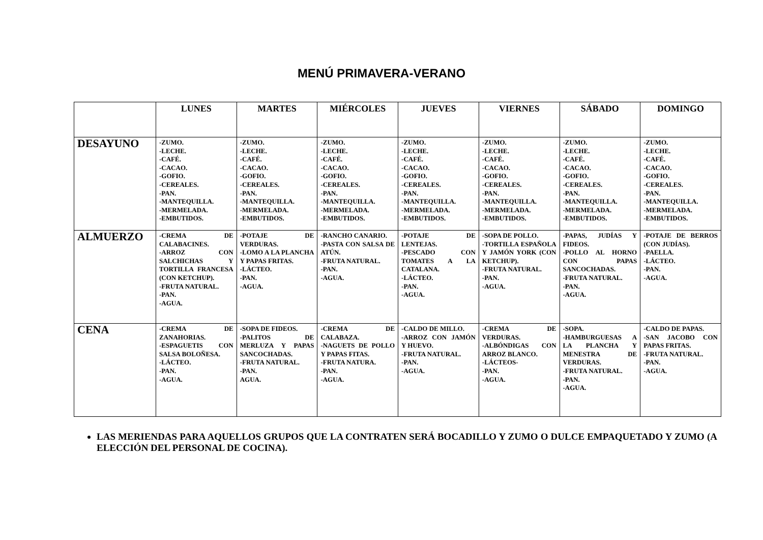MENÚ PRIMAVERA-VERANO
| | LUNES | MARTES | MIÉRCOLES | JUEVES | VIERNES | SÁBADO | DOMINGO |
| --- | --- | --- | --- | --- | --- | --- | --- |
| DESAYUNO | -ZUMO. -LECHE. -CAFÉ. -CACAO. -GOFIO. -CEREALES. -PAN. -MANTEQUILLA. -MERMELADA. -EMBUTIDOS. | -ZUMO. -LECHE. -CAFÉ. -CACAO. -GOFIO. -CEREALES. -PAN. -MANTEQUILLA. -MERMELADA. -EMBUTIDOS. | -ZUMO. -LECHE. -CAFÉ. -CACAO. -GOFIO. -CEREALES. -PAN. -MANTEQUILLA. -MERMELADA. -EMBUTIDOS. | -ZUMO. -LECHE. -CAFÉ. -CACAO. -GOFIO. -CEREALES. -PAN. -MANTEQUILLA. -MERMELADA. -EMBUTIDOS. | -ZUMO. -LECHE. -CAFÉ. -CACAO. -GOFIO. -CEREALES. -PAN. -MANTEQUILLA. -MERMELADA. -EMBUTIDOS. | -ZUMO. -LECHE. -CAFÉ. -CACAO. -GOFIO. -CEREALES. -PAN. -MANTEQUILLA. -MERMELADA. -EMBUTIDOS. | -ZUMO. -LECHE. -CAFÉ. -CACAO. -GOFIO. -CEREALES. -PAN. -MANTEQUILLA. -MERMELADA. -EMBUTIDOS. |
| ALMUERZO | -CREMA DE CALABACINES. -ARROZ CON SALCHICHAS Y TORTILLA FRANCESA (CON KETCHUP). -FRUTA NATURAL. -PAN. -AGUA. | -POTAJE DE VERDURAS. -LOMO A LA PLANCHA Y PAPAS FRITAS. -LÁCTEO. -PAN. -AGUA. | -RANCHO CANARIO. -PASTA CON SALSA DE ATÚN. -FRUTA NATURAL. -PAN. -AGUA. | -POTAJE DE LENTEJAS. -PESCADO CON TOMATES A LA CATALANA. -LÁCTEO. -PAN. -AGUA. | -SOPA DE POLLO. -TORTILLA ESPAÑOLA Y JAMÓN YORK (CON KETCHUP). -FRUTA NATURAL. -PAN. -AGUA. | -PAPAS, JUDÍAS Y FIDEOS. -POLLO AL HORNO CON PAPAS SANCOCHADAS. -FRUTA NATURAL. -PAN. -AGUA. | -POTAJE DE BERROS (CON JUDÍAS). -PAELLA. -LÁCTEO. -PAN. -AGUA. |
| CENA | -CREMA DE ZANAHORIAS. -ESPAGUETIS CON SALSA BOLOÑESA. -LÁCTEO. -PAN. -AGUA. | -SOPA DE FIDEOS. -PALITOS DE MERLUZA Y PAPAS SANCOCHADAS. -FRUTA NATURAL. -PAN. AGUA. | -CREMA DE CALABAZA. -NAGUETS DE POLLO Y PAPAS FITAS. -FRUTA NATURA. -PAN. -AGUA. | -CALDO DE MILLO. -ARROZ CON JAMÓN Y HUEVO. -FRUTA NATURAL. -PAN. -AGUA. | -CREMA DE VERDURAS. -ALBÓNDIGAS CON ARROZ BLANCO. -LÁCTEOS- -PAN. -AGUA. | -SOPA. -HAMBURGUESAS A LA PLANCHA Y MENESTRA DE VERDURAS. -FRUTA NATURAL. -PAN. -AGUA. | -CALDO DE PAPAS. -SAN JACOBO CON PAPAS FRITAS. -FRUTA NATURAL. -PAN. -AGUA. |
LAS MERIENDAS PARA AQUELLOS GRUPOS QUE LA CONTRATEN SERÁ BOCADILLO Y ZUMO O DULCE EMPAQUETADO Y ZUMO (A ELECCIÓN DEL PERSONAL DE COCINA).